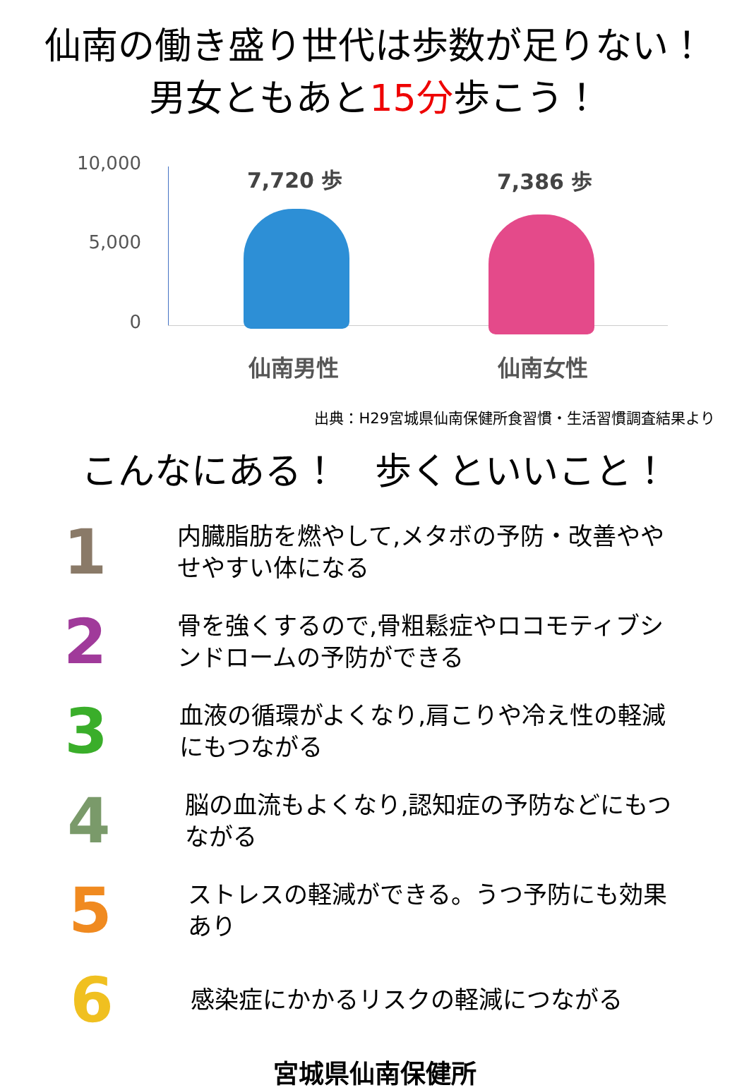仙南の働き盛り世代は歩数が足りない！
男女ともあと15分歩こう！
10,000
5,000
0
7,720 歩 7,386 歩
仙南男性 仙南女性
出典：H29宮城県仙南保健所食習慣・生活習慣調査結果より
こんなにある！　歩くといいこと！
1
内臓脂肪を燃やして,メタボの予防・改善ややせやすい体になる
2
骨を強くするので,骨粗鬆症やロコモティブシンドロームの予防ができる
3
血液の循環がよくなり,肩こりや冷え性の軽減にもつながる
4
脳の血流もよくなり,認知症の予防などにもつながる
5
ストレスの軽減ができる。うつ予防にも効果あり
6
感染症にかかるリスクの軽減につながる
宮城県仙南保健所